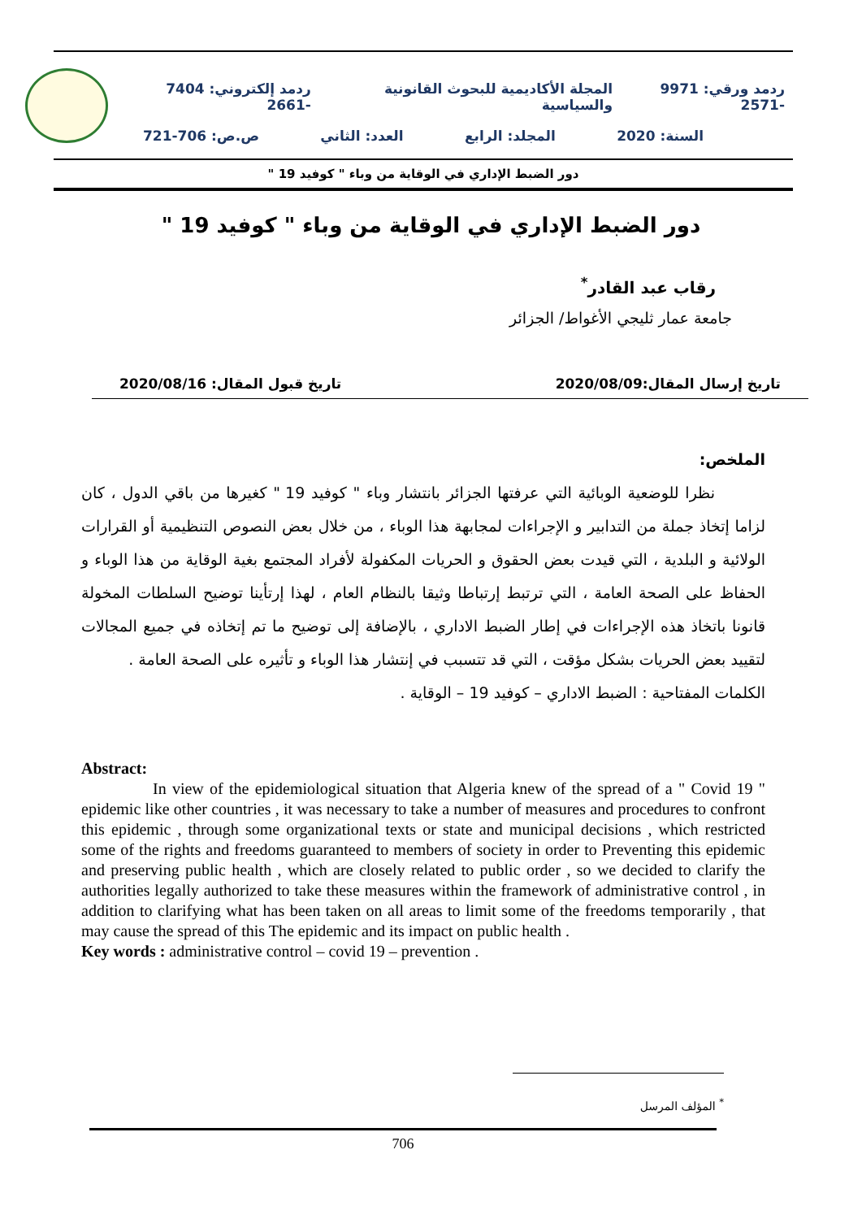ردمد ورقي: 9971 -2571 المجلة الأكاديمية للبحوث القانونية والسياسية ردمد إلكتروني: 7404 -2661
السنة: 2020 المجلد: الرابع العدد: الثاني ص.ص: 706-721
دور الضبط الإداري في الوقاية من وباء " كوفيد 19 "
دور الضبط الإداري في الوقاية من وباء " كوفيد 19 "
رقاب عبد القادر<sup>*</sup>
جامعة عمار ثليجي الأغواط/ الجزائر
تاريخ إرسال المقال:2020/08/09 تاريخ قبول المقال: 2020/08/16
الملخص:
نظرا للوضعية الوبائية التي عرفتها الجزائر بانتشار وباء " كوفيد 19 " كغيرها من باقي الدول ، كان لزاما إتخاذ جملة من التدابير و الإجراءات لمجابهة هذا الوباء ، من خلال بعض النصوص التنظيمية أو القرارات الولائية و البلدية ، التي قيدت بعض الحقوق و الحريات المكفولة لأفراد المجتمع بغية الوقاية من هذا الوباء و الحفاظ على الصحة العامة ، التي ترتبط إرتباطا وثيقا بالنظام العام ، لهذا إرتأينا توضيح السلطات المخولة قانونا باتخاذ هذه الإجراءات في إطار الضبط الاداري ، بالإضافة إلى توضيح ما تم إتخاذه في جميع المجالات لتقييد بعض الحريات بشكل مؤقت ، التي قد تتسبب في إنتشار هذا الوباء و تأثيره على الصحة العامة .
الكلمات المفتاحية : الضبط الاداري – كوفيد 19 – الوقاية .
Abstract:
In view of the epidemiological situation that Algeria knew of the spread of a " Covid 19 " epidemic like other countries , it was necessary to take a number of measures and procedures to confront this epidemic , through some organizational texts or state and municipal decisions , which restricted some of the rights and freedoms guaranteed to members of society in order to Preventing this epidemic and preserving public health , which are closely related to public order , so we decided to clarify the authorities legally authorized to take these measures within the framework of administrative control , in addition to clarifying what has been taken on all areas to limit some of the freedoms temporarily , that may cause the spread of this The epidemic and its impact on public health .
Key words : administrative control – covid 19 – prevention .
<sup>*</sup> المؤلف المرسل
706